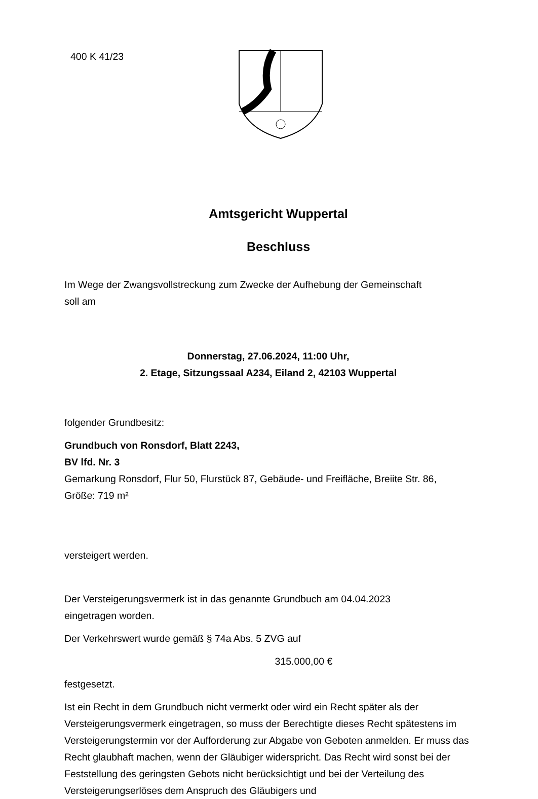400 K 41/23
Amtsgericht Wuppertal
Beschluss
Im Wege der Zwangsvollstreckung zum Zwecke der Aufhebung der Gemeinschaft
soll am
Donnerstag, 27.06.2024, 11:00 Uhr,
2. Etage, Sitzungssaal A234, Eiland 2, 42103 Wuppertal
folgender Grundbesitz:
Grundbuch von Ronsdorf, Blatt 2243,
BV lfd. Nr. 3
Gemarkung Ronsdorf, Flur 50, Flurstück 87, Gebäude- und Freifläche, Breiite Str. 86,
Größe: 719 m²
versteigert werden.
Der Versteigerungsvermerk ist in das genannte Grundbuch am 04.04.2023
eingetragen worden.
Der Verkehrswert wurde gemäß § 74a Abs. 5 ZVG auf
315.000,00 €
festgesetzt.
Ist ein Recht in dem Grundbuch nicht vermerkt oder wird ein Recht später als der Versteigerungsvermerk eingetragen, so muss der Berechtigte dieses Recht spätestens im Versteigerungstermin vor der Aufforderung zur Abgabe von Geboten anmelden. Er muss das Recht glaubhaft machen, wenn der Gläubiger widerspricht. Das Recht wird sonst bei der Feststellung des geringsten Gebots nicht berücksichtigt und bei der Verteilung des Versteigerungserlöses dem Anspruch des Gläubigers und